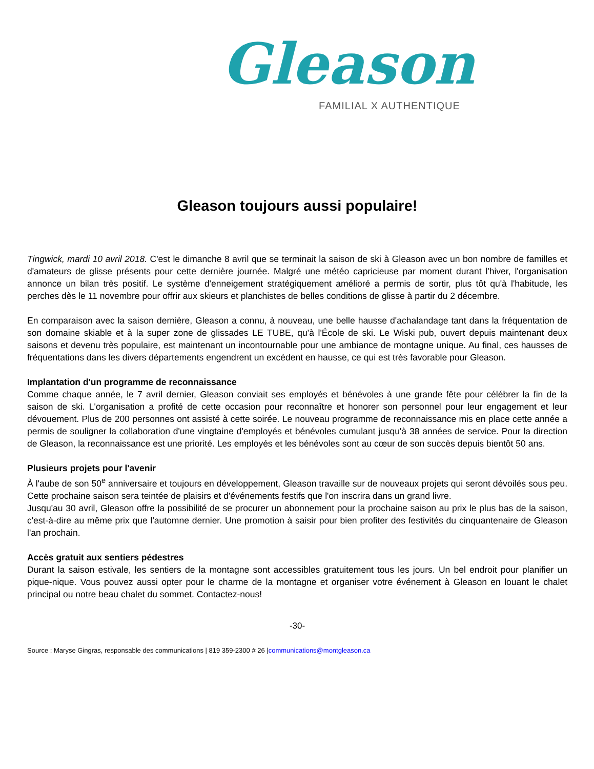Gleason
FAMILIAL X AUTHENTIQUE
Gleason toujours aussi populaire!
Tingwick, mardi 10 avril 2018. C'est le dimanche 8 avril que se terminait la saison de ski à Gleason avec un bon nombre de familles et d'amateurs de glisse présents pour cette dernière journée. Malgré une météo capricieuse par moment durant l'hiver, l'organisation annonce un bilan très positif. Le système d'enneigement stratégiquement amélioré a permis de sortir, plus tôt qu'à l'habitude, les perches dès le 11 novembre pour offrir aux skieurs et planchistes de belles conditions de glisse à partir du 2 décembre.
En comparaison avec la saison dernière, Gleason a connu, à nouveau, une belle hausse d'achalandage tant dans la fréquentation de son domaine skiable et à la super zone de glissades LE TUBE, qu'à l'École de ski. Le Wiski pub, ouvert depuis maintenant deux saisons et devenu très populaire, est maintenant un incontournable pour une ambiance de montagne unique. Au final, ces hausses de fréquentations dans les divers départements engendrent un excédent en hausse, ce qui est très favorable pour Gleason.
Implantation d'un programme de reconnaissance
Comme chaque année, le 7 avril dernier, Gleason conviait ses employés et bénévoles à une grande fête pour célébrer la fin de la saison de ski. L'organisation a profité de cette occasion pour reconnaître et honorer son personnel pour leur engagement et leur dévouement. Plus de 200 personnes ont assisté à cette soirée. Le nouveau programme de reconnaissance mis en place cette année a permis de souligner la collaboration d'une vingtaine d'employés et bénévoles cumulant jusqu'à 38 années de service. Pour la direction de Gleason, la reconnaissance est une priorité. Les employés et les bénévoles sont au cœur de son succès depuis bientôt 50 ans.
Plusieurs projets pour l'avenir
À l'aube de son 50<sup>e</sup> anniversaire et toujours en développement, Gleason travaille sur de nouveaux projets qui seront dévoilés sous peu. Cette prochaine saison sera teintée de plaisirs et d'événements festifs que l'on inscrira dans un grand livre.
Jusqu'au 30 avril, Gleason offre la possibilité de se procurer un abonnement pour la prochaine saison au prix le plus bas de la saison, c'est-à-dire au même prix que l'automne dernier. Une promotion à saisir pour bien profiter des festivités du cinquantenaire de Gleason l'an prochain.
Accès gratuit aux sentiers pédestres
Durant la saison estivale, les sentiers de la montagne sont accessibles gratuitement tous les jours. Un bel endroit pour planifier un pique-nique. Vous pouvez aussi opter pour le charme de la montagne et organiser votre événement à Gleason en louant le chalet principal ou notre beau chalet du sommet. Contactez-nous!
-30-
Source : Maryse Gingras, responsable des communications | 819 359-2300 # 26 |communications@montgleason.ca